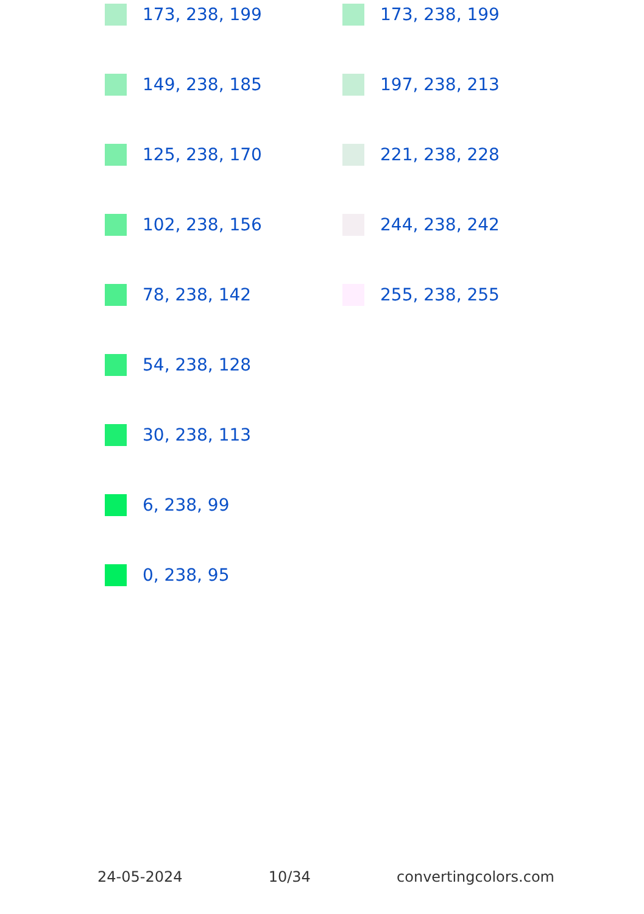173, 238, 199
149, 238, 185
125, 238, 170
102, 238, 156
78, 238, 142
54, 238, 128
30, 238, 113
6, 238, 99
0, 238, 95
173, 238, 199
197, 238, 213
221, 238, 228
244, 238, 242
255, 238, 255
24-05-2024 10/34 convertingcolors.com